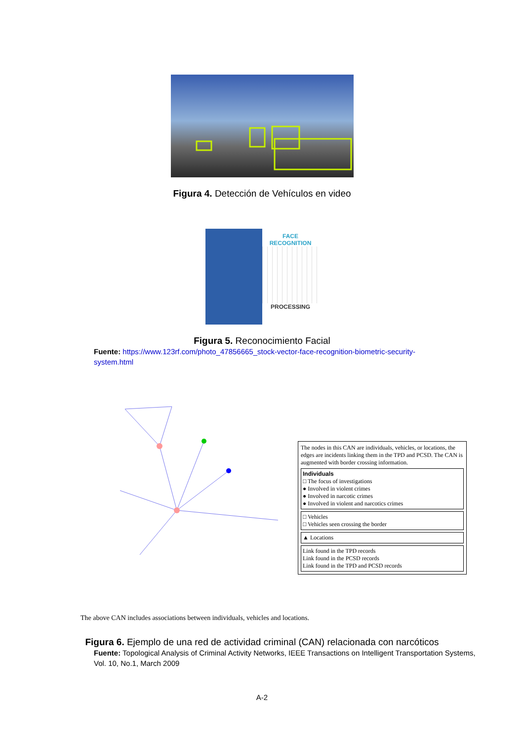Figura 4. Detección de Vehículos en video
FACE
RECOGNITION
PROCESSING
Figura 5. Reconocimiento Facial
Fuente: https://www.123rf.com/photo_47856665_stock-vector-face-recognition-biometric-security-system.html
The nodes in this CAN are individuals, vehicles, or locations, the edges are incidents linking them in the TPD and PCSD. The CAN is augmented with border crossing information.
Individuals
□ The focus of investigations
● Involved in violent crimes
● Involved in narcotic crimes
● Involved in violent and narcotics crimes
□ Vehicles
□ Vehicles seen crossing the border
▲ Locations
Link found in the TPD records
Link found in the PCSD records
Link found in the TPD and PCSD records
The above CAN includes associations between individuals, vehicles and locations.
Figura 6. Ejemplo de una red de actividad criminal (CAN) relacionada con narcóticos
Fuente: Topological Analysis of Criminal Activity Networks, IEEE Transactions on Intelligent Transportation Systems, Vol. 10, No.1, March 2009
A-2